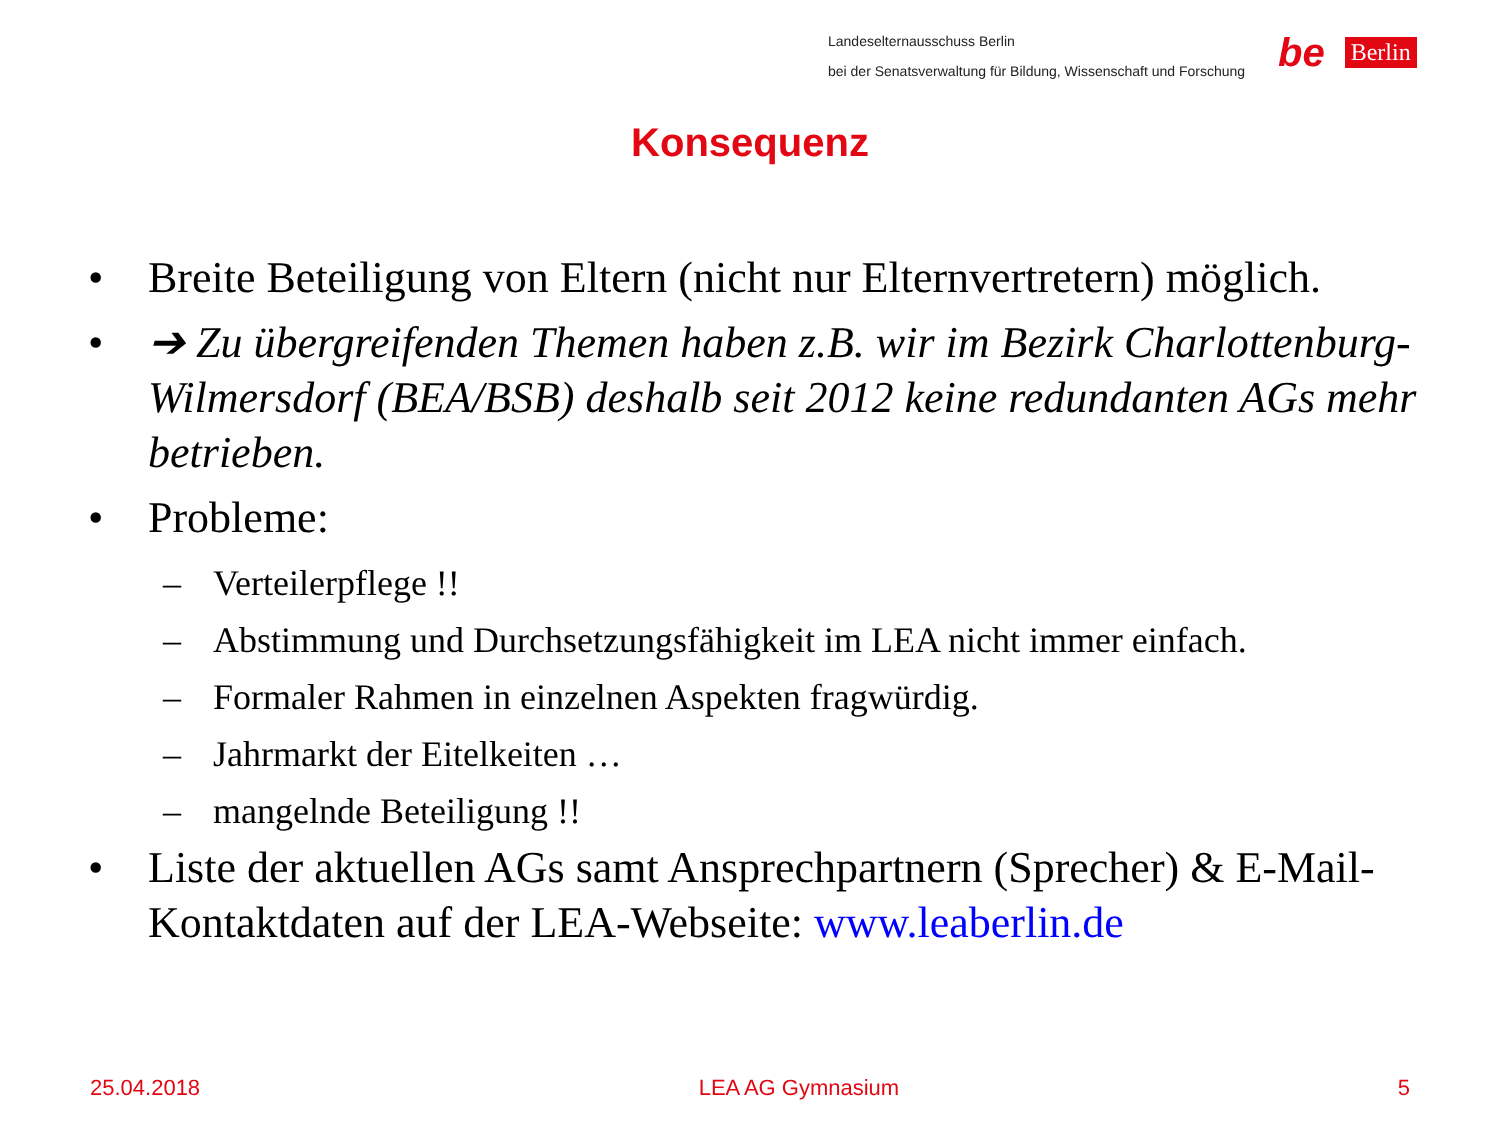Landeselternausschuss Berlin
bei der Senatsverwaltung für Bildung, Wissenschaft und Forschung
be Berlin
Konsequenz
• Breite Beteiligung von Eltern (nicht nur Elternvertretern) möglich.
• ➔ Zu übergreifenden Themen haben z.B. wir im Bezirk Charlottenburg-Wilmersdorf (BEA/BSB) deshalb seit 2012 keine redundanten AGs mehr betrieben.
• Probleme:
– Verteilerpflege !!
– Abstimmung und Durchsetzungsfähigkeit im LEA nicht immer einfach.
– Formaler Rahmen in einzelnen Aspekten fragwürdig.
– Jahrmarkt der Eitelkeiten …
– mangelnde Beteiligung !!
• Liste der aktuellen AGs samt Ansprechpartnern (Sprecher) & E-Mail-Kontaktdaten auf der LEA-Webseite: www.leaberlin.de
25.04.2018 LEA AG Gymnasium 5